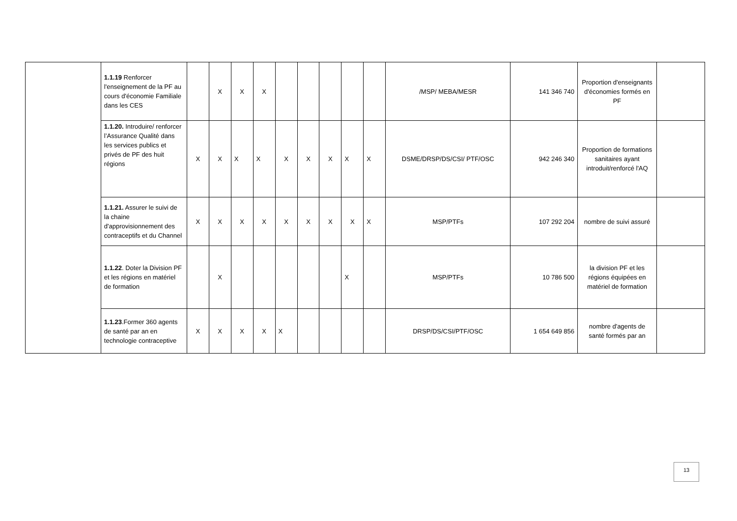| | 1.1.19 Renforcer l'enseignement de la PF au cours d'économie Familiale dans les CES | | X | X | X | | | | | | /MSP/ MEBA/MESR | 141 346 740 | Proportion d'enseignants d'économies formés en PF | |
| | 1.1.20. Introduire/ renforcer l’Assurance Qualité dans les services publics et privés de PF des huit régions | X | X | X | X | X | X | X | X | X | DSME/DRSP/DS/CSI/ PTF/OSC | 942 246 340 | Proportion de formations sanitaires ayant introduit/renforcé l'AQ | |
| | 1.1.21. Assurer le suivi de la chaine d'approvisionnement des contraceptifs et du Channel | X | X | X | X | X | X | X | X | X | MSP/PTFs | 107 292 204 | nombre de suivi assuré | |
| | 1.1.22 . Doter la Division PF et les régions en matériel de formation | | X | | | | | | X | | MSP/PTFs | 10 786 500 | la division PF et les régions équipées en matériel de formation | |
| | 1.1.23 .Former 360 agents de santé par an en technologie contraceptive | X | X | X | X | X | | | | | DRSP/DS/CSI/PTF/OSC | 1 654 649 856 | nombre d'agents de santé formés par an | |
13